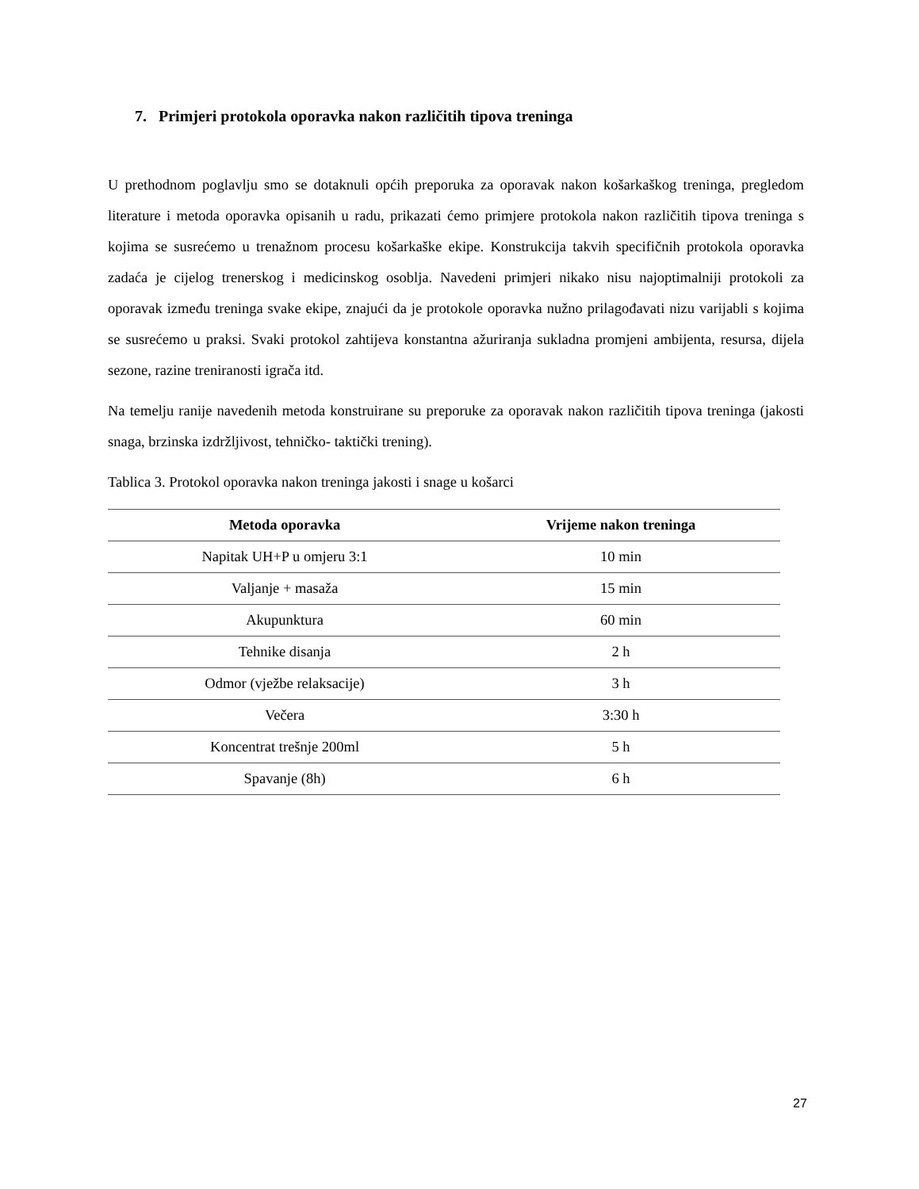7. Primjeri protokola oporavka nakon različitih tipova treninga
U prethodnom poglavlju smo se dotaknuli općih preporuka za oporavak nakon košarkaškog treninga, pregledom literature i metoda oporavka opisanih u radu, prikazati ćemo primjere protokola nakon različitih tipova treninga s kojima se susrećemo u trenažnom procesu košarkaške ekipe. Konstrukcija takvih specifičnih protokola oporavka zadaća je cijelog trenerskog i medicinskog osoblja. Navedeni primjeri nikako nisu najoptimalniji protokoli za oporavak između treninga svake ekipe, znajući da je protokole oporavka nužno prilagođavati nizu varijabli s kojima se susrećemo u praksi. Svaki protokol zahtijeva konstantna ažuriranja sukladna promjeni ambijenta, resursa, dijela sezone, razine treniranosti igrača itd.
Na temelju ranije navedenih metoda konstruirane su preporuke za oporavak nakon različitih tipova treninga (jakosti snaga, brzinska izdržljivost, tehničko- taktički trening).
Tablica 3. Protokol oporavka nakon treninga jakosti i snage u košarci
| Metoda oporavka | Vrijeme nakon treninga |
| --- | --- |
| Napitak UH+P u omjeru 3:1 | 10 min |
| Valjanje + masaža | 15 min |
| Akupunktura | 60 min |
| Tehnike disanja | 2 h |
| Odmor (vježbe relaksacije) | 3 h |
| Večera | 3:30 h |
| Koncentrat trešnje 200ml | 5 h |
| Spavanje (8h) | 6 h |
27